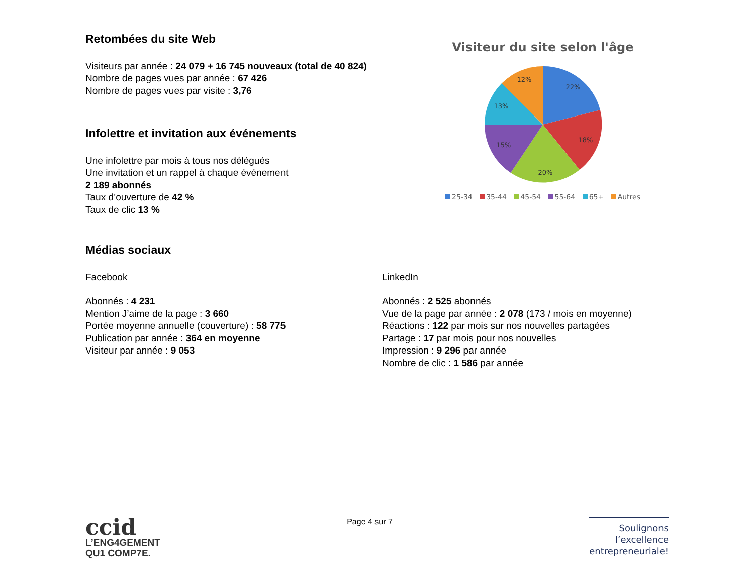Retombées du site Web
Visiteurs par année : 24 079 + 16 745 nouveaux (total de 40 824)
Nombre de pages vues par année : 67 426
Nombre de pages vues par visite : 3,76
Infolettre et invitation aux événements
Une infolettre par mois à tous nos délégués
Une invitation et un rappel à chaque événement
2 189 abonnés
Taux d’ouverture de 42 %
Taux de clic 13 %
Visiteur du site selon l'âge
22%
18%
20%
15%
13%
12%
25-34 35-44 45-54 55-64 65+ Autres
Médias sociaux
Facebook
Abonnés : 4 231
Mention J’aime de la page : 3 660
Portée moyenne annuelle (couverture) : 58 775
Publication par année : 364 en moyenne
Visiteur par année : 9 053
LinkedIn
Abonnés : 2 525 abonnés
Vue de la page par année : 2 078 (173 / mois en moyenne)
Réactions : 122 par mois sur nos nouvelles partagées
Partage : 17 par mois pour nos nouvelles
Impression : 9 296 par année
Nombre de clic : 1 586 par année
ccid
L’ENG4GEMENT
QU1 COMP7E.
Page 4 sur 7
Soulignons
l’excellence
entrepreneuriale!